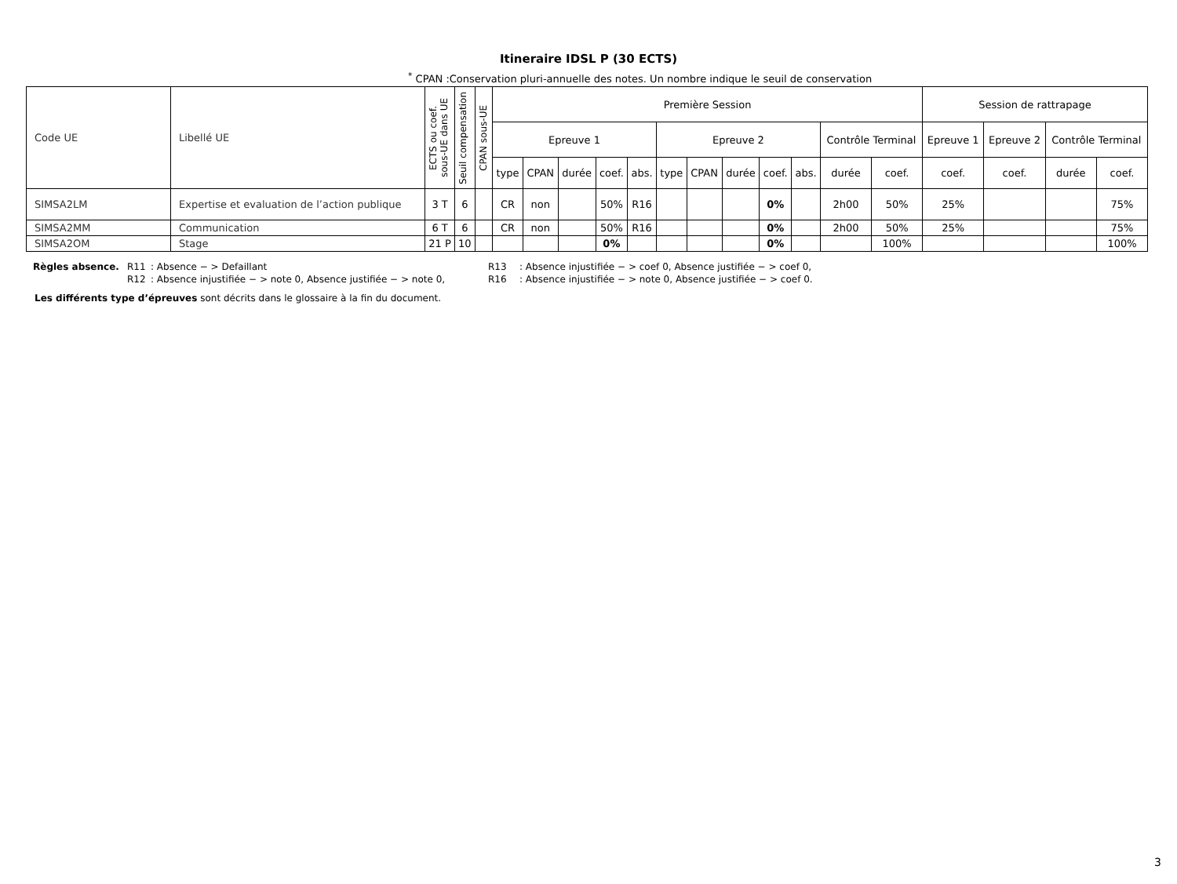Itineraire IDSL P (30 ECTS)
<sup>*</sup> CPAN :Conservation pluri-annuelle des notes. Un nombre indique le seuil de conservation
| Code UE | Libellé UE | ECTS ou coef. sous-UE dans UE | Seuil compensation | CPAN sous-UE | Première Session | | | | | | | | | | | | Session de rattrapage | | | |
| --- | --- | --- | --- | --- | --- | --- | --- | --- | --- | --- | --- | --- | --- | --- | --- | --- | --- | --- | --- | --- |
| | | | | | Epreuve 1 | | | | | Epreuve 2 | | | | | Contrôle Terminal | | Epreuve 1 | Epreuve 2 | Contrôle Terminal | |
| | | | | | type | CPAN | durée | coef. | abs. | type | CPAN | durée | coef. | abs. | durée | coef. | coef. | coef. | durée | coef. |
| SIMSA2LM | Expertise et evaluation de l’action publique | 3 T | 6 | | CR | non | | 50% | R16 | | | | 0% | | 2h00 | 50% | 25% | | | 75% |
| SIMSA2MM | Communication | 6 T | 6 | | CR | non | | 50% | R16 | | | | 0% | | 2h00 | 50% | 25% | | | 75% |
| SIMSA2OM | Stage | 21 P | 10 | | | | | 0% | | | | | 0% | | | 100% | | | | 100% |
Règles absence. R11: Absence − > Defaillant R13: Absence injustifiée − > coef 0, Absence justifiée − > coef 0, R12: Absence injustifiée − > note 0, Absence justifiée − > note 0, R16: Absence injustifiée − > note 0, Absence justifiée − > coef 0.
Les différents type d’épreuves sont décrits dans le glossaire à la fin du document.
3